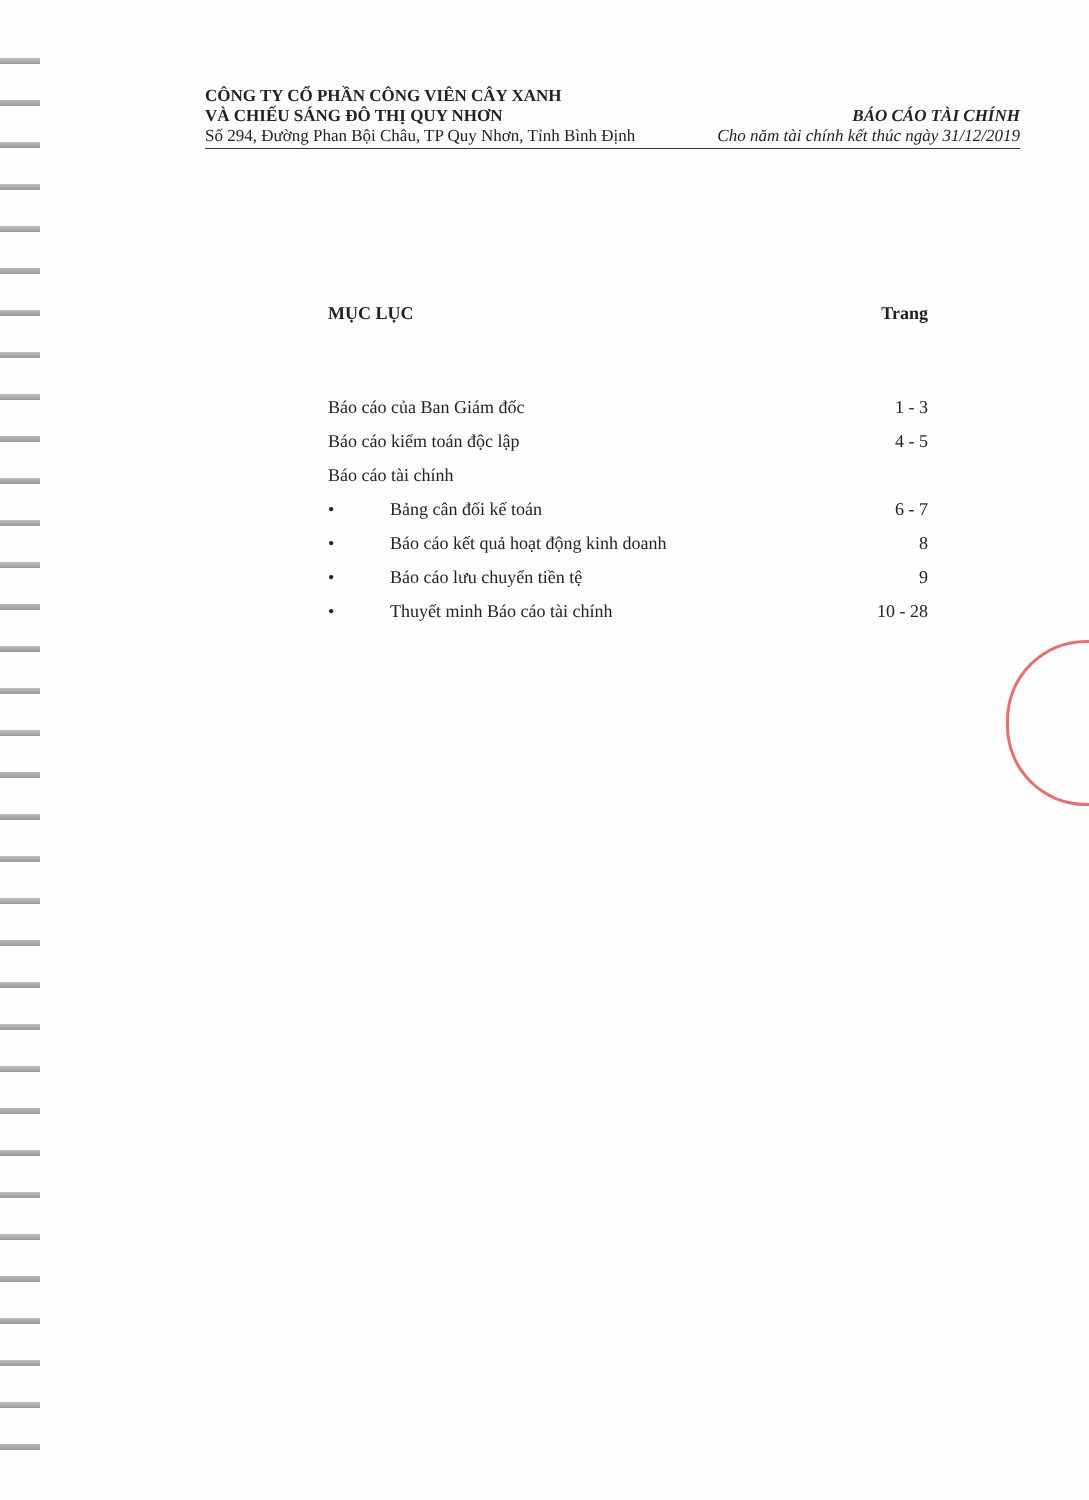CÔNG TY CỔ PHẦN CÔNG VIÊN CÂY XANH
VÀ CHIẾU SÁNG ĐÔ THỊ QUY NHƠN
Số 294, Đường Phan Bội Châu, TP Quy Nhơn, Tỉnh Bình Định
BÁO CÁO TÀI CHÍNH
Cho năm tài chính kết thúc ngày 31/12/2019
MỤC LỤC Trang
Báo cáo của Ban Giám đốc 1 - 3
Báo cáo kiểm toán độc lập 4 - 5
Báo cáo tài chính
• Bảng cân đối kế toán 6 - 7
• Báo cáo kết quả hoạt động kinh doanh 8
• Báo cáo lưu chuyển tiền tệ 9
• Thuyết minh Báo cáo tài chính 10 - 28